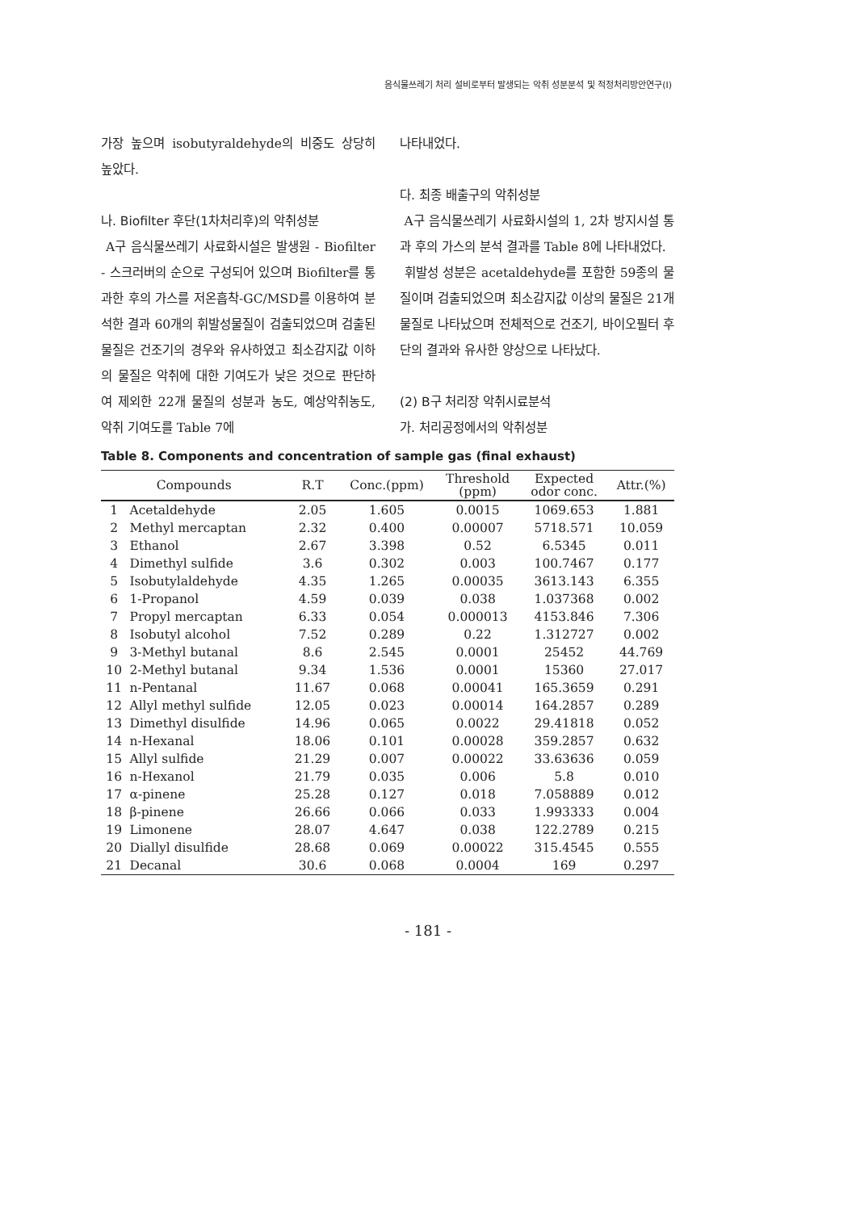음식물쓰레기 처리 설비로부터 발생되는 악취 성분분석 및 적정처리방안연구(Ⅰ)
가장 높으며 isobutyraldehyde의 비중도 상당히 높았다.
나. Biofilter 후단(1차처리후)의 악취성분
A구 음식물쓰레기 사료화시설은 발생원 - Biofilter - 스크러버의 순으로 구성되어 있으며 Biofilter를 통과한 후의 가스를 저온흡착-GC/MSD를 이용하여 분석한 결과 60개의 휘발성물질이 검출되었으며 검출된 물질은 건조기의 경우와 유사하였고 최소감지값 이하의 물질은 악취에 대한 기여도가 낮은 것으로 판단하여 제외한 22개 물질의 성분과 농도, 예상악취농도, 악취 기여도를 Table 7에
나타내었다.
다. 최종 배출구의 악취성분
A구 음식물쓰레기 사료화시설의 1, 2차 방지시설 통과 후의 가스의 분석 결과를 Table 8에 나타내었다.
휘발성 성분은 acetaldehyde를 포함한 59종의 물질이며 검출되었으며 최소감지값 이상의 물질은 21개 물질로 나타났으며 전체적으로 건조기, 바이오필터 후단의 결과와 유사한 양상으로 나타났다.
(2) B구 처리장 악취시료분석
가. 처리공정에서의 악취성분
Table 8. Components and concentration of sample gas (final exhaust)
| Compounds | | R.T | Conc.(ppm) | Threshold (ppm) | Expected odor conc. | Attr.(%) |
| --- | --- | --- | --- | --- | --- | --- |
| 1 | Acetaldehyde | 2.05 | 1.605 | 0.0015 | 1069.653 | 1.881 |
| 2 | Methyl mercaptan | 2.32 | 0.400 | 0.00007 | 5718.571 | 10.059 |
| 3 | Ethanol | 2.67 | 3.398 | 0.52 | 6.5345 | 0.011 |
| 4 | Dimethyl sulfide | 3.6 | 0.302 | 0.003 | 100.7467 | 0.177 |
| 5 | Isobutylaldehyde | 4.35 | 1.265 | 0.00035 | 3613.143 | 6.355 |
| 6 | 1-Propanol | 4.59 | 0.039 | 0.038 | 1.037368 | 0.002 |
| 7 | Propyl mercaptan | 6.33 | 0.054 | 0.000013 | 4153.846 | 7.306 |
| 8 | Isobutyl alcohol | 7.52 | 0.289 | 0.22 | 1.312727 | 0.002 |
| 9 | 3-Methyl butanal | 8.6 | 2.545 | 0.0001 | 25452 | 44.769 |
| 10 | 2-Methyl butanal | 9.34 | 1.536 | 0.0001 | 15360 | 27.017 |
| 11 | n-Pentanal | 11.67 | 0.068 | 0.00041 | 165.3659 | 0.291 |
| 12 | Allyl methyl sulfide | 12.05 | 0.023 | 0.00014 | 164.2857 | 0.289 |
| 13 | Dimethyl disulfide | 14.96 | 0.065 | 0.0022 | 29.41818 | 0.052 |
| 14 | n-Hexanal | 18.06 | 0.101 | 0.00028 | 359.2857 | 0.632 |
| 15 | Allyl sulfide | 21.29 | 0.007 | 0.00022 | 33.63636 | 0.059 |
| 16 | n-Hexanol | 21.79 | 0.035 | 0.006 | 5.8 | 0.010 |
| 17 | α-pinene | 25.28 | 0.127 | 0.018 | 7.058889 | 0.012 |
| 18 | β-pinene | 26.66 | 0.066 | 0.033 | 1.993333 | 0.004 |
| 19 | Limonene | 28.07 | 4.647 | 0.038 | 122.2789 | 0.215 |
| 20 | Diallyl disulfide | 28.68 | 0.069 | 0.00022 | 315.4545 | 0.555 |
| 21 | Decanal | 30.6 | 0.068 | 0.0004 | 169 | 0.297 |
- 181 -